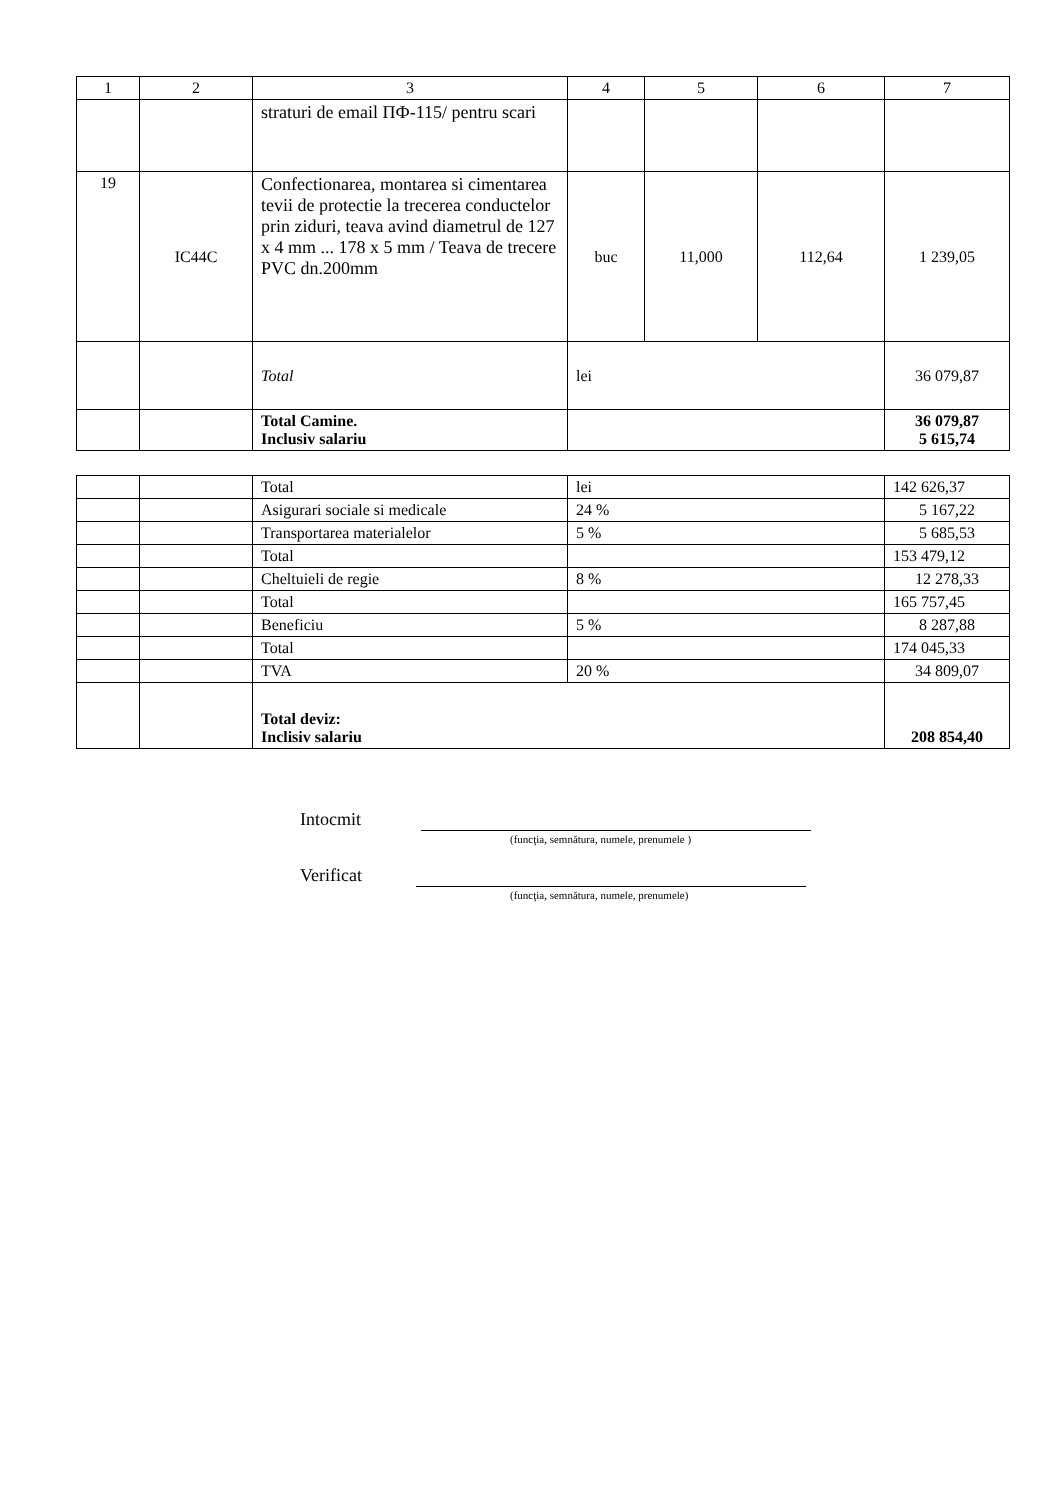| 1 | 2 | 3 | 4 | 5 | 6 | 7 |
| --- | --- | --- | --- | --- | --- | --- |
| | | straturi de email ПФ-115/ pentru scari | | | | |
| 19 | IC44C | Confectionarea, montarea si cimentarea tevii de protectie la trecerea conductelor prin ziduri, teava avind diametrul de 127 x 4 mm ... 178 x 5 mm / Teava de trecere PVC dn.200mm | buc | 11,000 | 112,64 | 1 239,05 |
| | | Total | lei | | | 36 079,87 |
| | | Total Camine. Inclusiv salariu | | | | 36 079,87 5 615,74 |
| | | Total | lei | 142 626,37 |
| | | Asigurari sociale si medicale | 24 % | 5 167,22 |
| | | Transportarea materialelor | 5 % | 5 685,53 |
| | | Total | | 153 479,12 |
| | | Cheltuieli de regie | 8 % | 12 278,33 |
| | | Total | | 165 757,45 |
| | | Beneficiu | 5 % | 8 287,88 |
| | | Total | | 174 045,33 |
| | | TVA | 20 % | 34 809,07 |
| | | Total deviz: Inclisiv salariu | | 208 854,40 |
Intocmit
(funcţia, semnătura, numele, prenumele )
Verificat
(funcţia, semnătura, numele, prenumele)